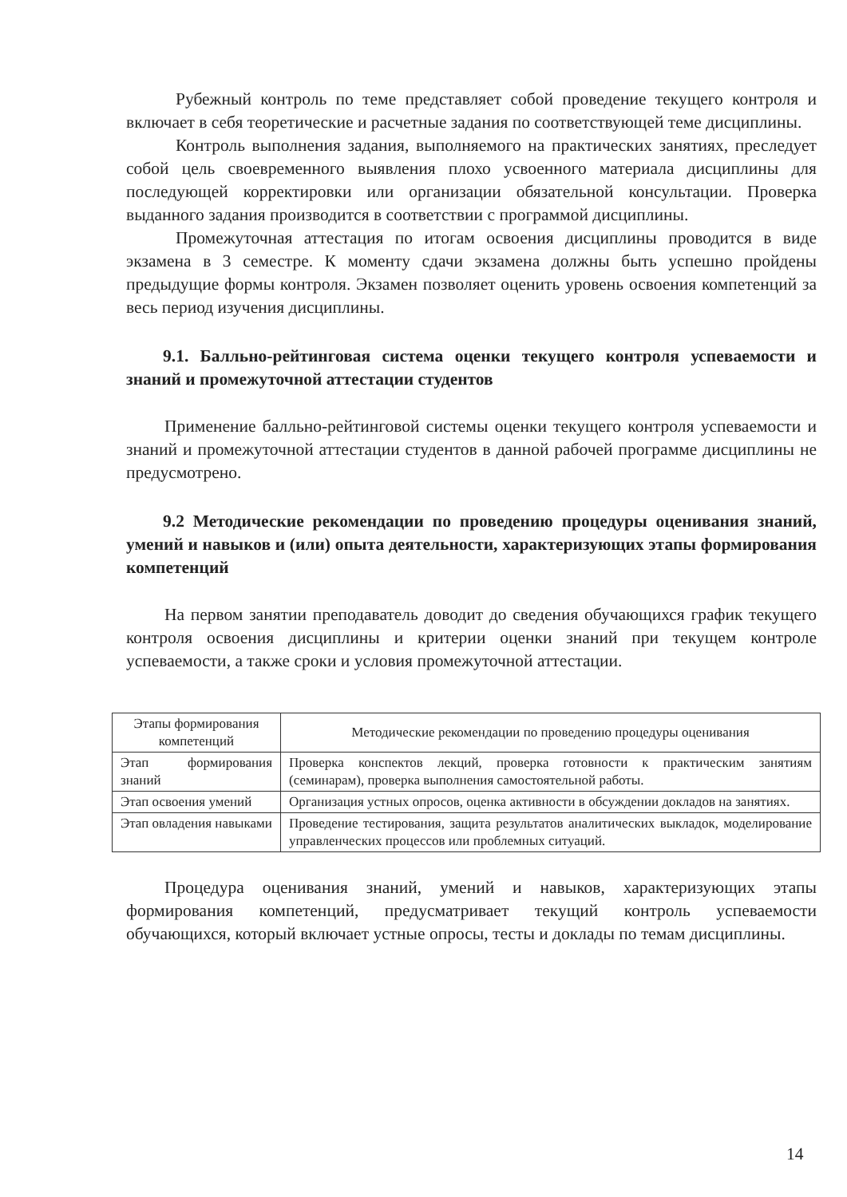Рубежный контроль по теме представляет собой проведение текущего контроля и включает в себя теоретические и расчетные задания по соответствующей теме дисциплины.
Контроль выполнения задания, выполняемого на практических занятиях, преследует собой цель своевременного выявления плохо усвоенного материала дисциплины для последующей корректировки или организации обязательной консультации. Проверка выданного задания производится в соответствии с программой дисциплины.
Промежуточная аттестация по итогам освоения дисциплины проводится в виде экзамена в 3 семестре. К моменту сдачи экзамена должны быть успешно пройдены предыдущие формы контроля. Экзамен позволяет оценить уровень освоения компетенций за весь период изучения дисциплины.
9.1. Балльно-рейтинговая система оценки текущего контроля успеваемости и знаний и промежуточной аттестации студентов
Применение балльно-рейтинговой системы оценки текущего контроля успеваемости и знаний и промежуточной аттестации студентов в данной рабочей программе дисциплины не предусмотрено.
9.2 Методические рекомендации по проведению процедуры оценивания знаний, умений и навыков и (или) опыта деятельности, характеризующих этапы формирования компетенций
На первом занятии преподаватель доводит до сведения обучающихся график текущего контроля освоения дисциплины и критерии оценки знаний при текущем контроле успеваемости, а также сроки и условия промежуточной аттестации.
| Этапы формирования компетенций | Методические рекомендации по проведению процедуры оценивания |
| Этап формирования знаний | Проверка конспектов лекций, проверка готовности к практическим занятиям (семинарам), проверка выполнения самостоятельной работы. |
| Этап освоения умений | Организация устных опросов, оценка активности в обсуждении докладов на занятиях. |
| Этап овладения навыками | Проведение тестирования, защита результатов аналитических выкладок, моделирование управленческих процессов или проблемных ситуаций. |
Процедура оценивания знаний, умений и навыков, характеризующих этапы формирования компетенций, предусматривает текущий контроль успеваемости обучающихся, который включает устные опросы, тесты и доклады по темам дисциплины.
14